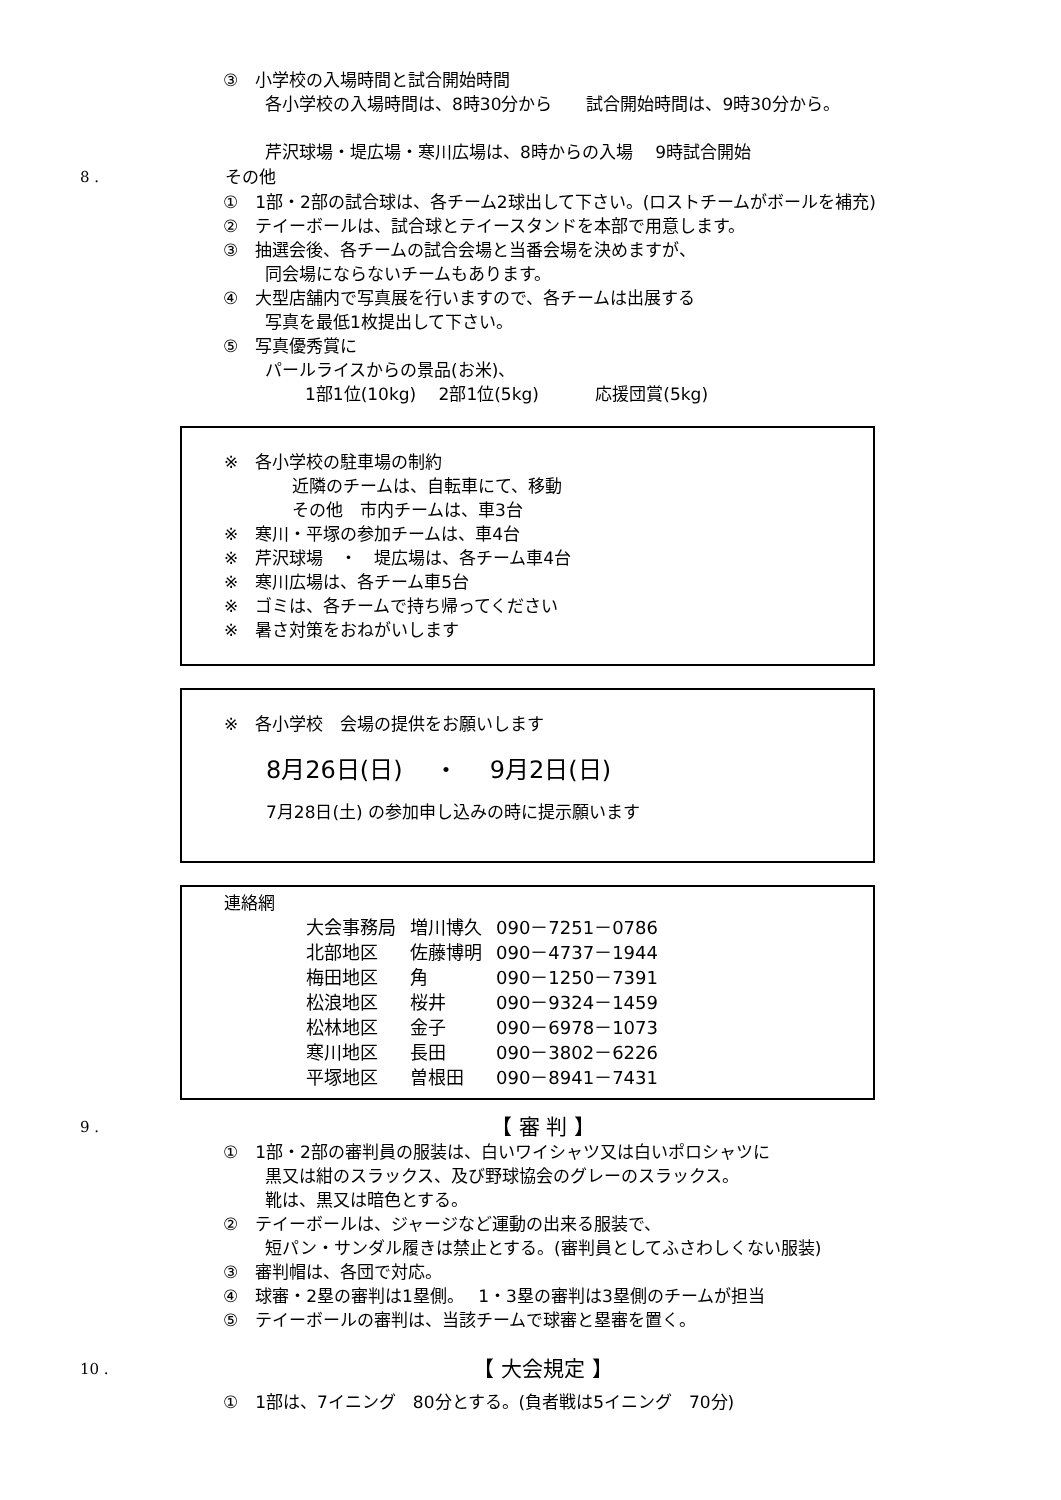③　小学校の入場時間と試合開始時間
各小学校の入場時間は、8時30分から　　試合開始時間は、9時30分から。
芹沢球場・堤広場・寒川広場は、8時からの入場　 9時試合開始
8 . その他
①　1部・2部の試合球は、各チーム2球出して下さい。(ロストチームがボールを補充)
②　テイーボールは、試合球とテイースタンドを本部で用意します。
③　抽選会後、各チームの試合会場と当番会場を決めますが、
同会場にならないチームもあります。
④　大型店舗内で写真展を行いますので、各チームは出展する
写真を最低1枚提出して下さい。
⑤　写真優秀賞に
パールライスからの景品(お米)、
1部1位(10kg)　 2部1位(5kg)　　　 応援団賞(5kg)
※　各小学校の駐車場の制約
近隣のチームは、自転車にて、移動
その他　市内チームは、車3台
※　寒川・平塚の参加チームは、車4台
※　芹沢球場　・　堤広場は、各チーム車4台
※　寒川広場は、各チーム車5台
※　ゴミは、各チームで持ち帰ってください
※　暑さ対策をおねがいします
※　各小学校　会場の提供をお願いします
8月26日(日)　 ・　 9月2日(日)
7月28日(土) の参加申し込みの時に提示願います
連絡網
| 大会事務局 | 増川博久 | 090－7251－0786 |
| 北部地区 | 佐藤博明 | 090－4737－1944 |
| 梅田地区 | 角 | 090－1250－7391 |
| 松浪地区 | 桜井 | 090－9324－1459 |
| 松林地区 | 金子 | 090－6978－1073 |
| 寒川地区 | 長田 | 090－3802－6226 |
| 平塚地区 | 曽根田 | 090－8941－7431 |
9 . 【 審 判 】
①　1部・2部の審判員の服装は、白いワイシャツ又は白いポロシャツに
黒又は紺のスラックス、及び野球協会のグレーのスラックス。
靴は、黒又は暗色とする。
②　テイーボールは、ジャージなど運動の出来る服装で、
短パン・サンダル履きは禁止とする。(審判員としてふさわしくない服装)
③　審判帽は、各団で対応。
④　球審・2塁の審判は1塁側。　 1・3塁の審判は3塁側のチームが担当
⑤　テイーボールの審判は、当該チームで球審と塁審を置く。
10 . 【 大会規定 】
①　1部は、7イニング　80分とする。(負者戦は5イニング　70分)